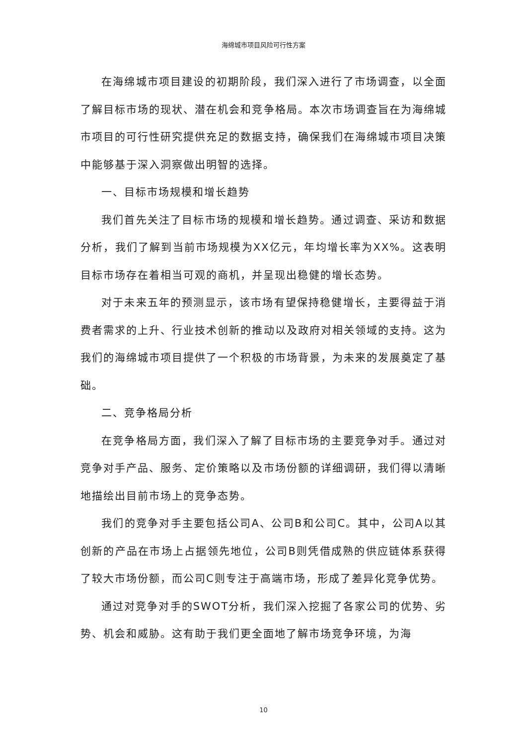海绵城市项目风险可行性方案
在海绵城市项目建设的初期阶段，我们深入进行了市场调查，以全面了解目标市场的现状、潜在机会和竞争格局。本次市场调查旨在为海绵城市项目的可行性研究提供充足的数据支持，确保我们在海绵城市项目决策中能够基于深入洞察做出明智的选择。
一、目标市场规模和增长趋势
我们首先关注了目标市场的规模和增长趋势。通过调查、采访和数据分析，我们了解到当前市场规模为XX亿元，年均增长率为XX%。这表明目标市场存在着相当可观的商机，并呈现出稳健的增长态势。
对于未来五年的预测显示，该市场有望保持稳健增长，主要得益于消费者需求的上升、行业技术创新的推动以及政府对相关领域的支持。这为我们的海绵城市项目提供了一个积极的市场背景，为未来的发展奠定了基础。
二、竞争格局分析
在竞争格局方面，我们深入了解了目标市场的主要竞争对手。通过对竞争对手产品、服务、定价策略以及市场份额的详细调研，我们得以清晰地描绘出目前市场上的竞争态势。
我们的竞争对手主要包括公司A、公司B和公司C。其中，公司A以其创新的产品在市场上占据领先地位，公司B则凭借成熟的供应链体系获得了较大市场份额，而公司C则专注于高端市场，形成了差异化竞争优势。
通过对竞争对手的SWOT分析，我们深入挖掘了各家公司的优势、劣势、机会和威胁。这有助于我们更全面地了解市场竞争环境，为海
10